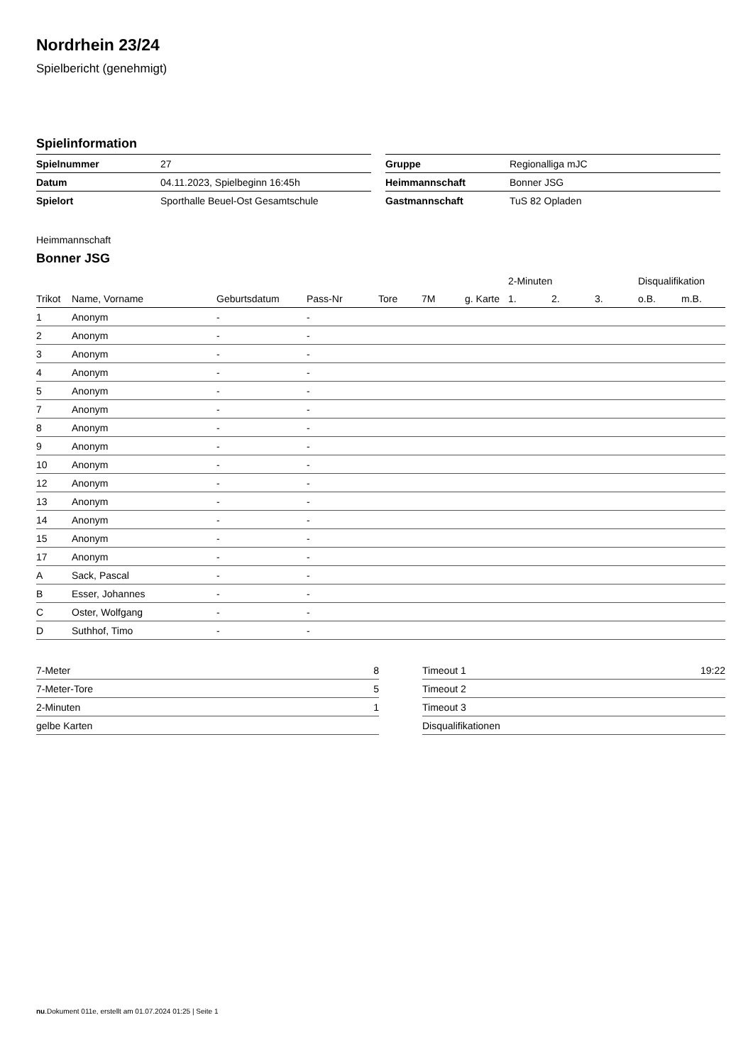Nordrhein 23/24
Spielbericht (genehmigt)
Spielinformation
| Spielnummer | 27 |
| Datum | 04.11.2023, Spielbeginn 16:45h |
| Spielort | Sporthalle Beuel-Ost Gesamtschule |
| Gruppe | Regionalliga mJC |
| Heimmannschaft | Bonner JSG |
| Gastmannschaft | TuS 82 Opladen |
Heimmannschaft
Bonner JSG
| | | | | | | | 2-Minuten | | | Disqualifikation | |
| --- | --- | --- | --- | --- | --- | --- | --- | --- | --- | --- | --- |
| Trikot | Name, Vorname | Geburtsdatum | Pass-Nr | Tore | 7M | g. Karte | 1. | 2. | 3. | o.B. | m.B. |
| 1 | Anonym | - | - | | | | | | | | |
| 2 | Anonym | - | - | | | | | | | | |
| 3 | Anonym | - | - | | | | | | | | |
| 4 | Anonym | - | - | | | | | | | | |
| 5 | Anonym | - | - | | | | | | | | |
| 7 | Anonym | - | - | | | | | | | | |
| 8 | Anonym | - | - | | | | | | | | |
| 9 | Anonym | - | - | | | | | | | | |
| 10 | Anonym | - | - | | | | | | | | |
| 12 | Anonym | - | - | | | | | | | | |
| 13 | Anonym | - | - | | | | | | | | |
| 14 | Anonym | - | - | | | | | | | | |
| 15 | Anonym | - | - | | | | | | | | |
| 17 | Anonym | - | - | | | | | | | | |
| A | Sack, Pascal | - | - | | | | | | | | |
| B | Esser, Johannes | - | - | | | | | | | | |
| C | Oster, Wolfgang | - | - | | | | | | | | |
| D | Suthhof, Timo | - | - | | | | | | | | |
| 7-Meter | 8 |
| 7-Meter-Tore | 5 |
| 2-Minuten | 1 |
| gelbe Karten | |
| Timeout 1 | 19:22 |
| Timeout 2 | |
| Timeout 3 | |
| Disqualifikationen | |
nu.Dokument 011e, erstellt am 01.07.2024 01:25 | Seite 1